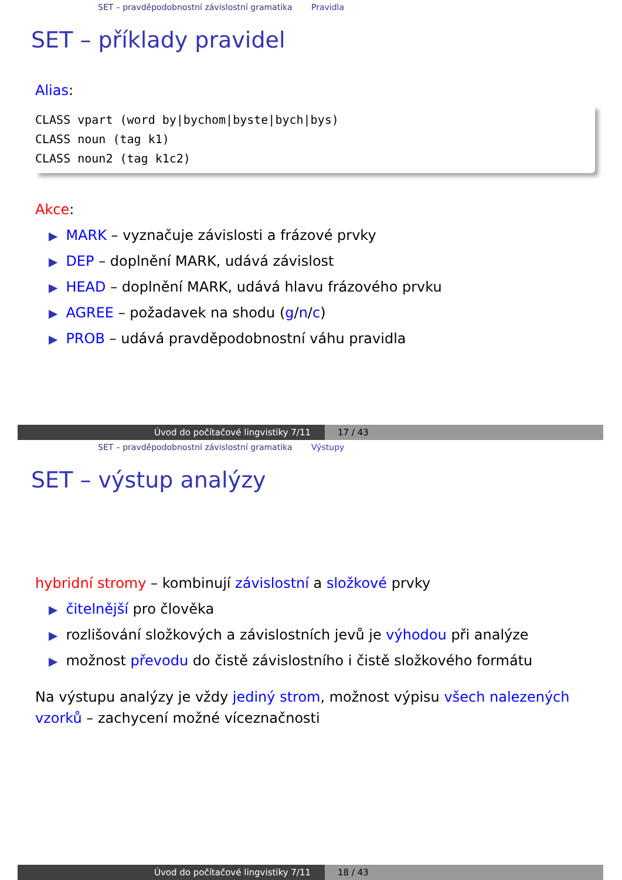SET – pravděpodobnostní závislostní gramatika Pravidla
SET – příklady pravidel
Alias:
CLASS vpart (word by|bychom|byste|bych|bys)
CLASS noun (tag k1)
CLASS noun2 (tag k1c2)
Akce:
▶ MARK – vyznačuje závislosti a frázové prvky
▶ DEP – doplnění MARK, udává závislost
▶ HEAD – doplnění MARK, udává hlavu frázového prvku
▶ AGREE – požadavek na shodu (g/n/c)
▶ PROB – udává pravděpodobnostní váhu pravidla
Úvod do počítačové lingvistiky 7/11 17 / 43
SET – pravděpodobnostní závislostní gramatika Výstupy
SET – výstup analýzy
hybridní stromy – kombinují závislostní a složkové prvky
▶ čitelnější pro člověka
▶ rozlišování složkových a závislostních jevů je výhodou při analýze
▶ možnost převodu do čistě závislostního i čistě složkového formátu
Na výstupu analýzy je vždy jediný strom, možnost výpisu všech nalezených vzorků – zachycení možné víceznačnosti
Úvod do počítačové lingvistiky 7/11 18 / 43